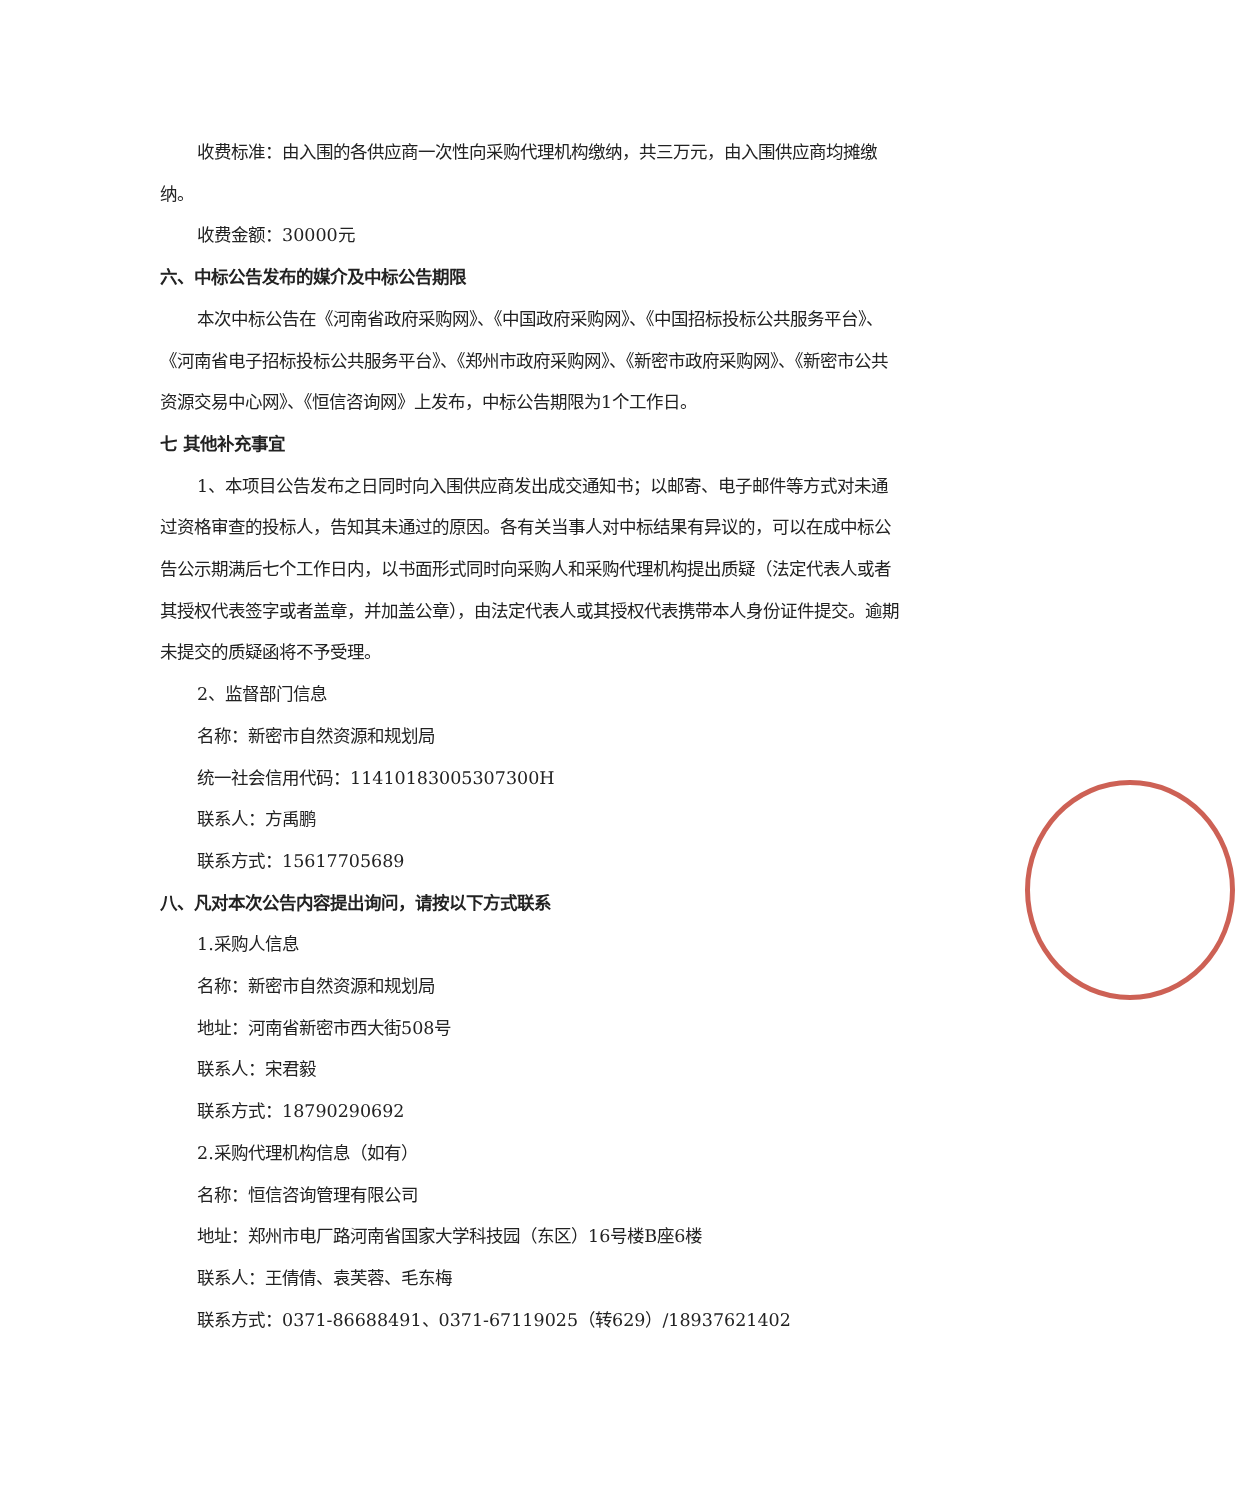收费标准：由入围的各供应商一次性向采购代理机构缴纳，共三万元，由入围供应商均摊缴纳。
收费金额：30000元
六、中标公告发布的媒介及中标公告期限
本次中标公告在《河南省政府采购网》、《中国政府采购网》、《中国招标投标公共服务平台》、《河南省电子招标投标公共服务平台》、《郑州市政府采购网》、《新密市政府采购网》、《新密市公共资源交易中心网》、《恒信咨询网》上发布，中标公告期限为1个工作日。
七 其他补充事宜
1、本项目公告发布之日同时向入围供应商发出成交通知书；以邮寄、电子邮件等方式对未通过资格审查的投标人，告知其未通过的原因。各有关当事人对中标结果有异议的，可以在成中标公告公示期满后七个工作日内，以书面形式同时向采购人和采购代理机构提出质疑（法定代表人或者其授权代表签字或者盖章，并加盖公章），由法定代表人或其授权代表携带本人身份证件提交。逾期未提交的质疑函将不予受理。
2、监督部门信息
名称：新密市自然资源和规划局
统一社会信用代码：11410183005307300H
联系人：方禹鹏
联系方式：15617705689
八、凡对本次公告内容提出询问，请按以下方式联系
1.采购人信息
名称：新密市自然资源和规划局
地址：河南省新密市西大街508号
联系人：宋君毅
联系方式：18790290692
2.采购代理机构信息（如有）
名称：恒信咨询管理有限公司
地址：郑州市电厂路河南省国家大学科技园（东区）16号楼B座6楼
联系人：王倩倩、袁芙蓉、毛东梅
联系方式：0371-86688491、0371-67119025（转629）/18937621402